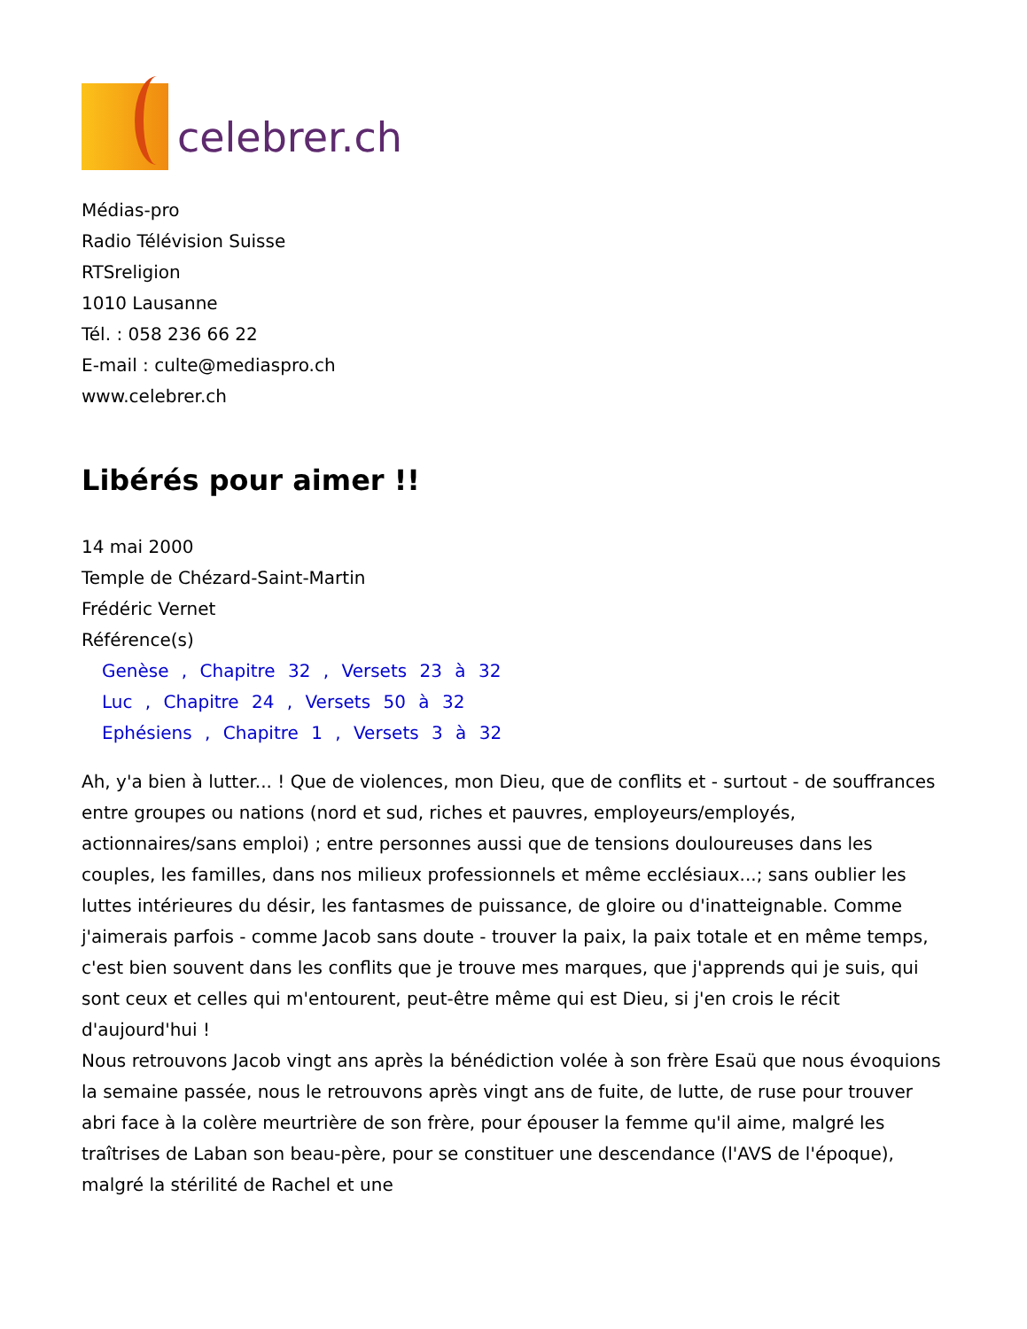celebrer.ch
Médias-pro
Radio Télévision Suisse
RTSreligion
1010 Lausanne
Tél. : 058 236 66 22
E-mail : culte@mediaspro.ch
www.celebrer.ch
Libérés pour aimer !!
14 mai 2000
Temple de Chézard-Saint-Martin
Frédéric Vernet
Référence(s)
Genèse , Chapitre 32 , Versets 23 à 32
Luc , Chapitre 24 , Versets 50 à 32
Ephésiens , Chapitre 1 , Versets 3 à 32
Ah, y'a bien à lutter... ! Que de violences, mon Dieu, que de conflits et - surtout - de souffrances entre groupes ou nations (nord et sud, riches et pauvres, employeurs/employés, actionnaires/sans emploi) ; entre personnes aussi que de tensions douloureuses dans les couples, les familles, dans nos milieux professionnels et même ecclésiaux...; sans oublier les luttes intérieures du désir, les fantasmes de puissance, de gloire ou d'inatteignable. Comme j'aimerais parfois - comme Jacob sans doute - trouver la paix, la paix totale et en même temps, c'est bien souvent dans les conflits que je trouve mes marques, que j'apprends qui je suis, qui sont ceux et celles qui m'entourent, peut-être même qui est Dieu, si j'en crois le récit d'aujourd'hui !
Nous retrouvons Jacob vingt ans après la bénédiction volée à son frère Esaü que nous évoquions la semaine passée, nous le retrouvons après vingt ans de fuite, de lutte, de ruse pour trouver abri face à la colère meurtrière de son frère, pour épouser la femme qu'il aime, malgré les traîtrises de Laban son beau-père, pour se constituer une descendance (l'AVS de l'époque), malgré la stérilité de Rachel et une